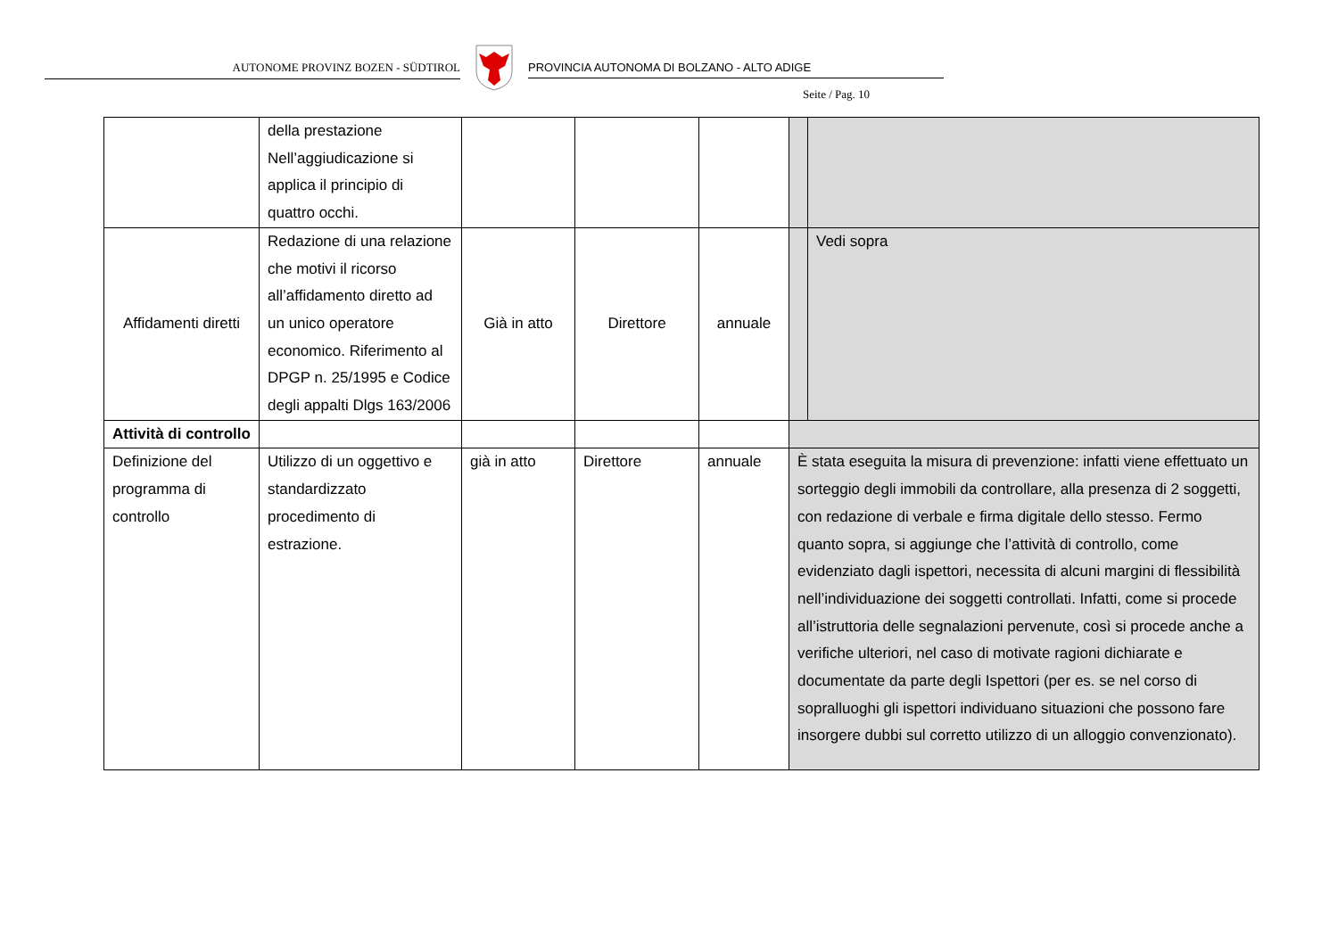AUTONOME PROVINZ BOZEN - SÜDTIROL PROVINCIA AUTONOMA DI BOLZANO - ALTO ADIGE
Seite / Pag. 10
| | della prestazione Nell’aggiudicazione si applica il principio di quattro occhi. | | | | | |
| Affidamenti diretti | Redazione di una relazione che motivi il ricorso all’affidamento diretto ad un unico operatore economico. Riferimento al DPGP n. 25/1995 e Codice degli appalti Dlgs 163/2006 | Già in atto | Direttore | annuale | | Vedi sopra |
| Attività di controllo | | | | | | |
| Definizione del programma di controllo | Utilizzo di un oggettivo e standardizzato procedimento di estrazione. | già in atto | Direttore | annuale | È stata eseguita la misura di prevenzione: infatti viene effettuato un sorteggio degli immobili da controllare, alla presenza di 2 soggetti, con redazione di verbale e firma digitale dello stesso. Fermo quanto sopra, si aggiunge che l’attività di controllo, come evidenziato dagli ispettori, necessita di alcuni margini di flessibilità nell’individuazione dei soggetti controllati. Infatti, come si procede all’istruttoria delle segnalazioni pervenute, così si procede anche a verifiche ulteriori, nel caso di motivate ragioni dichiarate e documentate da parte degli Ispettori (per es. se nel corso di sopralluoghi gli ispettori individuano situazioni che possono fare insorgere dubbi sul corretto utilizzo di un alloggio convenzionato). | |